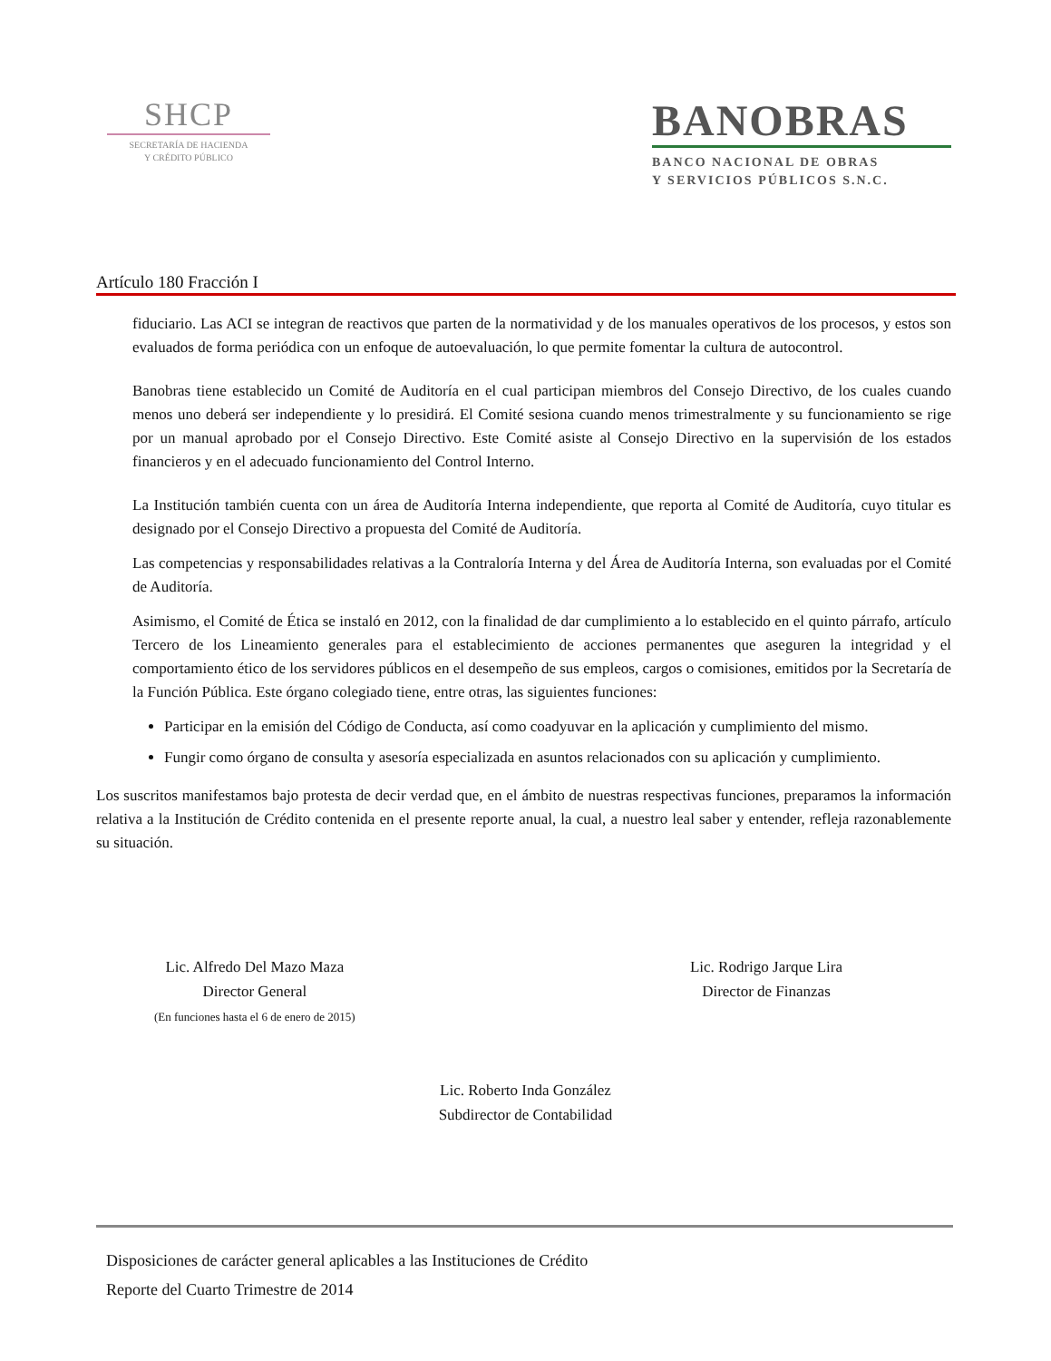SHCP
SECRETARÍA DE HACIENDA
Y CRÉDITO PÚBLICO
BANOBRAS
BANCO NACIONAL DE OBRAS
Y SERVICIOS PÚBLICOS S.N.C.
Artículo 180 Fracción I
fiduciario. Las ACI se integran de reactivos que parten de la normatividad y de los manuales operativos de los procesos, y estos son evaluados de forma periódica con un enfoque de autoevaluación, lo que permite fomentar la cultura de autocontrol.
Banobras tiene establecido un Comité de Auditoría en el cual participan miembros del Consejo Directivo, de los cuales cuando menos uno deberá ser independiente y lo presidirá. El Comité sesiona cuando menos trimestralmente y su funcionamiento se rige por un manual aprobado por el Consejo Directivo. Este Comité asiste al Consejo Directivo en la supervisión de los estados financieros y en el adecuado funcionamiento del Control Interno.
La Institución también cuenta con un área de Auditoría Interna independiente, que reporta al Comité de Auditoría, cuyo titular es designado por el Consejo Directivo a propuesta del Comité de Auditoría.
Las competencias y responsabilidades relativas a la Contraloría Interna y del Área de Auditoría Interna, son evaluadas por el Comité de Auditoría.
Asimismo, el Comité de Ética se instaló en 2012, con la finalidad de dar cumplimiento a lo establecido en el quinto párrafo, artículo Tercero de los Lineamiento generales para el establecimiento de acciones permanentes que aseguren la integridad y el comportamiento ético de los servidores públicos en el desempeño de sus empleos, cargos o comisiones, emitidos por la Secretaría de la Función Pública. Este órgano colegiado tiene, entre otras, las siguientes funciones:
Participar en la emisión del Código de Conducta, así como coadyuvar en la aplicación y cumplimiento del mismo.
Fungir como órgano de consulta y asesoría especializada en asuntos relacionados con su aplicación y cumplimiento.
Los suscritos manifestamos bajo protesta de decir verdad que, en el ámbito de nuestras respectivas funciones, preparamos la información relativa a la Institución de Crédito contenida en el presente reporte anual, la cual, a nuestro leal saber y entender, refleja razonablemente su situación.
Lic. Alfredo Del Mazo Maza
Director General
(En funciones hasta el 6 de enero de 2015)
Lic. Rodrigo Jarque Lira
Director de Finanzas
Lic. Roberto Inda González
Subdirector de Contabilidad
Disposiciones de carácter general aplicables a las Instituciones de Crédito
Reporte del Cuarto Trimestre de 2014